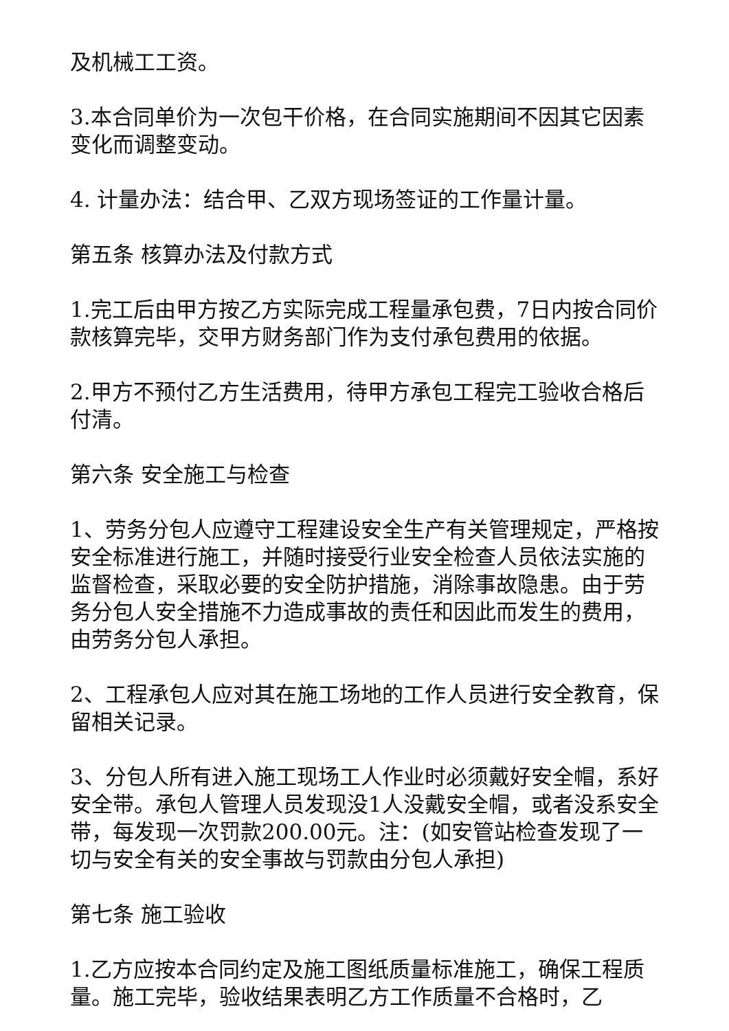及机械工工资。
3.本合同单价为一次包干价格，在合同实施期间不因其它因素变化而调整变动。
4. 计量办法：结合甲、乙双方现场签证的工作量计量。
第五条 核算办法及付款方式
1.完工后由甲方按乙方实际完成工程量承包费，7日内按合同价款核算完毕，交甲方财务部门作为支付承包费用的依据。
2.甲方不预付乙方生活费用，待甲方承包工程完工验收合格后付清。
第六条 安全施工与检查
1、劳务分包人应遵守工程建设安全生产有关管理规定，严格按安全标准进行施工，并随时接受行业安全检查人员依法实施的监督检查，采取必要的安全防护措施，消除事故隐患。由于劳务分包人安全措施不力造成事故的责任和因此而发生的费用，由劳务分包人承担。
2、工程承包人应对其在施工场地的工作人员进行安全教育，保留相关记录。
3、分包人所有进入施工现场工人作业时必须戴好安全帽，系好安全带。承包人管理人员发现没1人没戴安全帽，或者没系安全带，每发现一次罚款200.00元。注：(如安管站检查发现了一切与安全有关的安全事故与罚款由分包人承担)
第七条 施工验收
1.乙方应按本合同约定及施工图纸质量标准施工，确保工程质量。施工完毕，验收结果表明乙方工作质量不合格时，乙